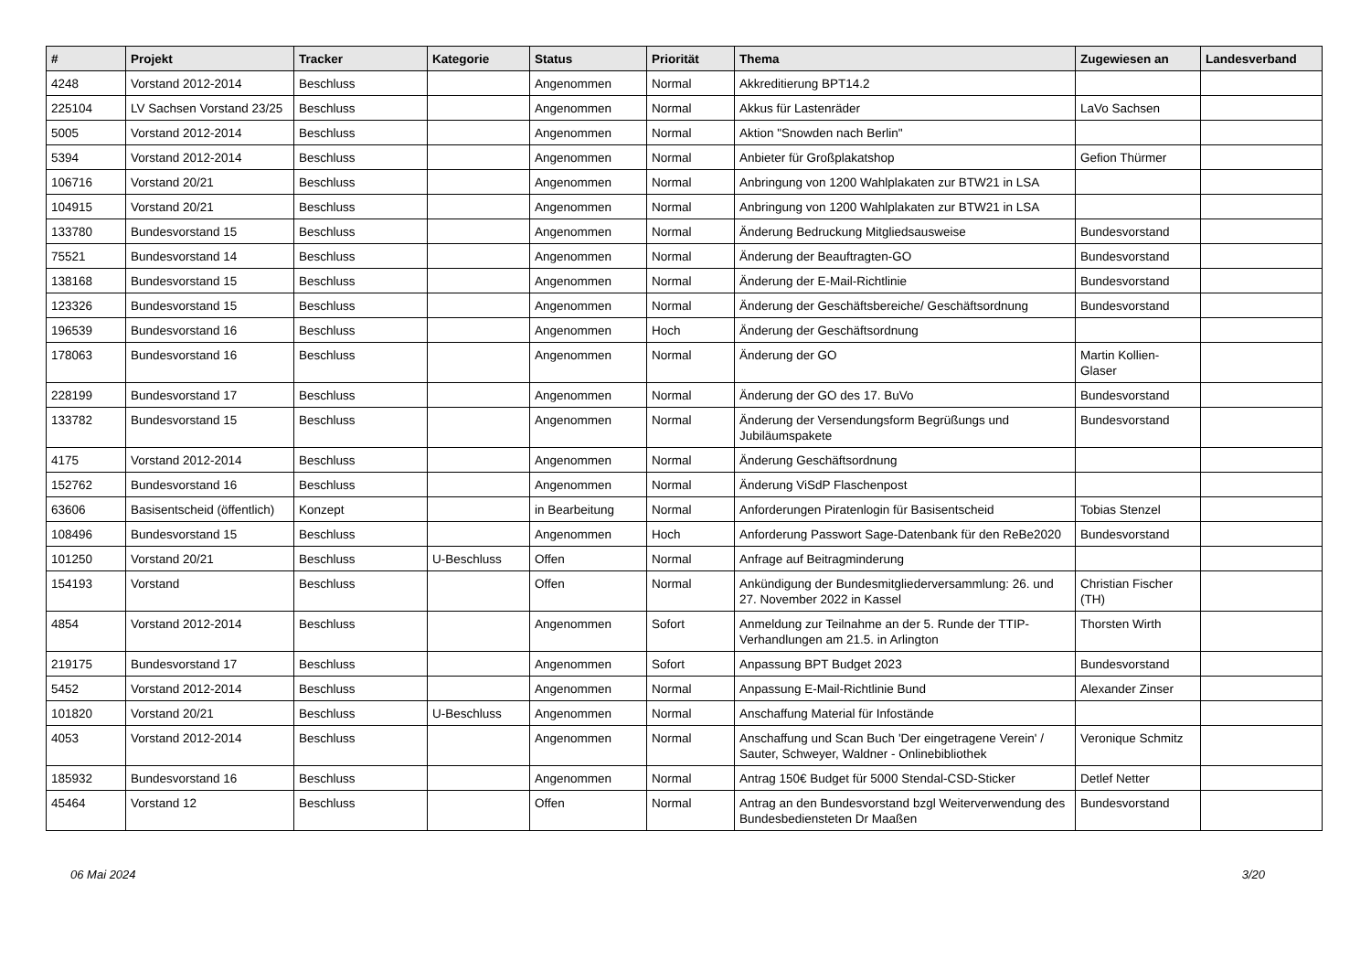| # | Projekt | Tracker | Kategorie | Status | Priorität | Thema | Zugewiesen an | Landesverband |
| --- | --- | --- | --- | --- | --- | --- | --- | --- |
| 4248 | Vorstand 2012-2014 | Beschluss | | Angenommen | Normal | Akkreditierung BPT14.2 | | |
| 225104 | LV Sachsen Vorstand 23/25 | Beschluss | | Angenommen | Normal | Akkus für Lastenräder | LaVo Sachsen | |
| 5005 | Vorstand 2012-2014 | Beschluss | | Angenommen | Normal | Aktion "Snowden nach Berlin" | | |
| 5394 | Vorstand 2012-2014 | Beschluss | | Angenommen | Normal | Anbieter für Großplakatshop | Gefion Thürmer | |
| 106716 | Vorstand 20/21 | Beschluss | | Angenommen | Normal | Anbringung von 1200 Wahlplakaten zur BTW21 in LSA | | |
| 104915 | Vorstand 20/21 | Beschluss | | Angenommen | Normal | Anbringung von 1200 Wahlplakaten zur BTW21 in LSA | | |
| 133780 | Bundesvorstand 15 | Beschluss | | Angenommen | Normal | Änderung Bedruckung Mitgliedsausweise | Bundesvorstand | |
| 75521 | Bundesvorstand 14 | Beschluss | | Angenommen | Normal | Änderung der Beauftragten-GO | Bundesvorstand | |
| 138168 | Bundesvorstand 15 | Beschluss | | Angenommen | Normal | Änderung der E-Mail-Richtlinie | Bundesvorstand | |
| 123326 | Bundesvorstand 15 | Beschluss | | Angenommen | Normal | Änderung der Geschäftsbereiche/ Geschäftsordnung | Bundesvorstand | |
| 196539 | Bundesvorstand 16 | Beschluss | | Angenommen | Hoch | Änderung der Geschäftsordnung | | |
| 178063 | Bundesvorstand 16 | Beschluss | | Angenommen | Normal | Änderung der GO | Martin Kollien-Glaser | |
| 228199 | Bundesvorstand 17 | Beschluss | | Angenommen | Normal | Änderung der GO des 17. BuVo | Bundesvorstand | |
| 133782 | Bundesvorstand 15 | Beschluss | | Angenommen | Normal | Änderung der Versendungsform Begrüßungs und Jubiläumspakete | Bundesvorstand | |
| 4175 | Vorstand 2012-2014 | Beschluss | | Angenommen | Normal | Änderung Geschäftsordnung | | |
| 152762 | Bundesvorstand 16 | Beschluss | | Angenommen | Normal | Änderung ViSdP Flaschenpost | | |
| 63606 | Basisentscheid (öffentlich) | Konzept | | in Bearbeitung | Normal | Anforderungen Piratenlogin für Basisentscheid | Tobias Stenzel | |
| 108496 | Bundesvorstand 15 | Beschluss | | Angenommen | Hoch | Anforderung Passwort Sage-Datenbank für den ReBe2020 | Bundesvorstand | |
| 101250 | Vorstand 20/21 | Beschluss | U-Beschluss | Offen | Normal | Anfrage auf Beitragminderung | | |
| 154193 | Vorstand | Beschluss | | Offen | Normal | Ankündigung der Bundesmitgliederversammlung: 26. und 27. November 2022 in Kassel | Christian Fischer (TH) | |
| 4854 | Vorstand 2012-2014 | Beschluss | | Angenommen | Sofort | Anmeldung zur Teilnahme an der 5. Runde der TTIP-Verhandlungen am 21.5. in Arlington | Thorsten Wirth | |
| 219175 | Bundesvorstand 17 | Beschluss | | Angenommen | Sofort | Anpassung BPT Budget 2023 | Bundesvorstand | |
| 5452 | Vorstand 2012-2014 | Beschluss | | Angenommen | Normal | Anpassung E-Mail-Richtlinie Bund | Alexander Zinser | |
| 101820 | Vorstand 20/21 | Beschluss | U-Beschluss | Angenommen | Normal | Anschaffung Material für Infostände | | |
| 4053 | Vorstand 2012-2014 | Beschluss | | Angenommen | Normal | Anschaffung und Scan Buch 'Der eingetragene Verein' / Sauter, Schweyer, Waldner - Onlinebibliothek | Veronique Schmitz | |
| 185932 | Bundesvorstand 16 | Beschluss | | Angenommen | Normal | Antrag 150€ Budget für 5000 Stendal-CSD-Sticker | Detlef Netter | |
| 45464 | Vorstand 12 | Beschluss | | Offen | Normal | Antrag an den Bundesvorstand bzgl Weiterverwendung des Bundesbediensteten Dr Maaßen | Bundesvorstand | |
06 Mai 2024 3/20